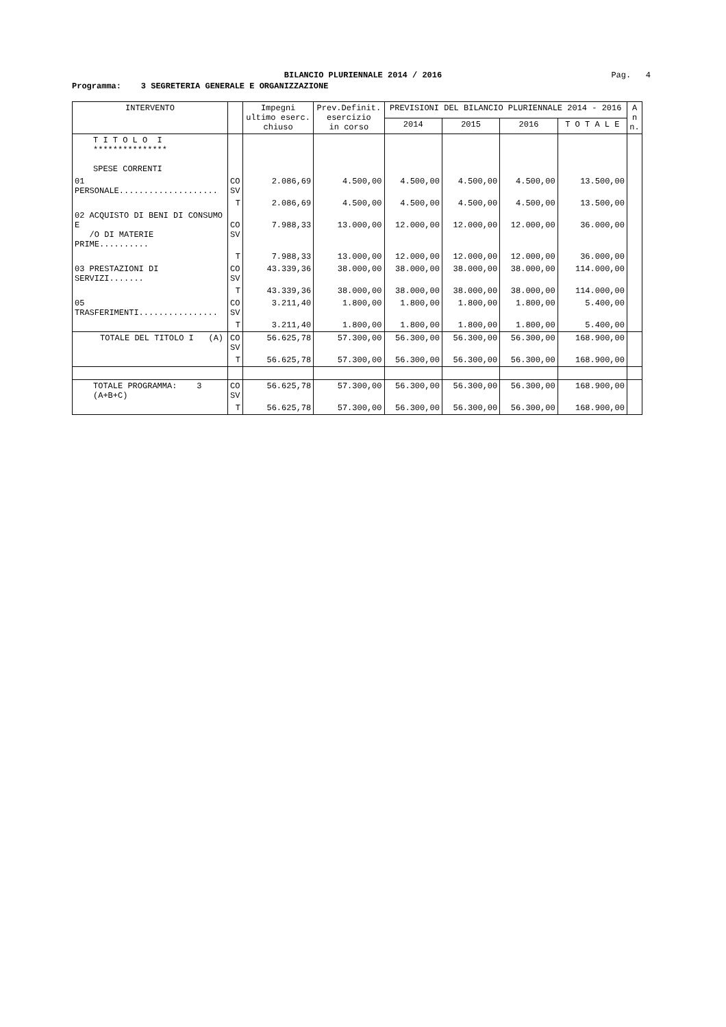BILANCIO PLURIENNALE 2014 / 2016
Pag. 4
Programma: 3 SEGRETERIA GENERALE E ORGANIZZAZIONE
| INTERVENTO | | Impegni ultimo eserc. chiuso | Prev.Definit. esercizio in corso | PREVISIONI DEL BILANCIO PLURIENNALE 2014 - 2016 | | | | A n n. |
| --- | --- | --- | --- | --- | --- | --- | --- | --- |
| | | | | 2014 | 2015 | 2016 | T O T A L E | |
| T I T O L O I *************** SPESE CORRENTI | | | | | | | | |
| 01 PERSONALE.................... | CO SV | 2.086,69 | 4.500,00 | 4.500,00 | 4.500,00 | 4.500,00 | 13.500,00 | |
| | T | 2.086,69 | 4.500,00 | 4.500,00 | 4.500,00 | 4.500,00 | 13.500,00 | |
| 02 ACQUISTO DI BENI DI CONSUMO E /O DI MATERIE PRIME.......... | CO SV | 7.988,33 | 13.000,00 | 12.000,00 | 12.000,00 | 12.000,00 | 36.000,00 | |
| | T | 7.988,33 | 13.000,00 | 12.000,00 | 12.000,00 | 12.000,00 | 36.000,00 | |
| 03 PRESTAZIONI DI SERVIZI....... | CO SV | 43.339,36 | 38.000,00 | 38.000,00 | 38.000,00 | 38.000,00 | 114.000,00 | |
| | T | 43.339,36 | 38.000,00 | 38.000,00 | 38.000,00 | 38.000,00 | 114.000,00 | |
| 05 TRASFERIMENTI................ | CO SV | 3.211,40 | 1.800,00 | 1.800,00 | 1.800,00 | 1.800,00 | 5.400,00 | |
| | T | 3.211,40 | 1.800,00 | 1.800,00 | 1.800,00 | 1.800,00 | 5.400,00 | |
| TOTALE DEL TITOLO I (A) | CO SV | 56.625,78 | 57.300,00 | 56.300,00 | 56.300,00 | 56.300,00 | 168.900,00 | |
| | T | 56.625,78 | 57.300,00 | 56.300,00 | 56.300,00 | 56.300,00 | 168.900,00 | |
| TOTALE PROGRAMMA: 3 (A+B+C) | CO SV | 56.625,78 | 57.300,00 | 56.300,00 | 56.300,00 | 56.300,00 | 168.900,00 | |
| | T | 56.625,78 | 57.300,00 | 56.300,00 | 56.300,00 | 56.300,00 | 168.900,00 | |